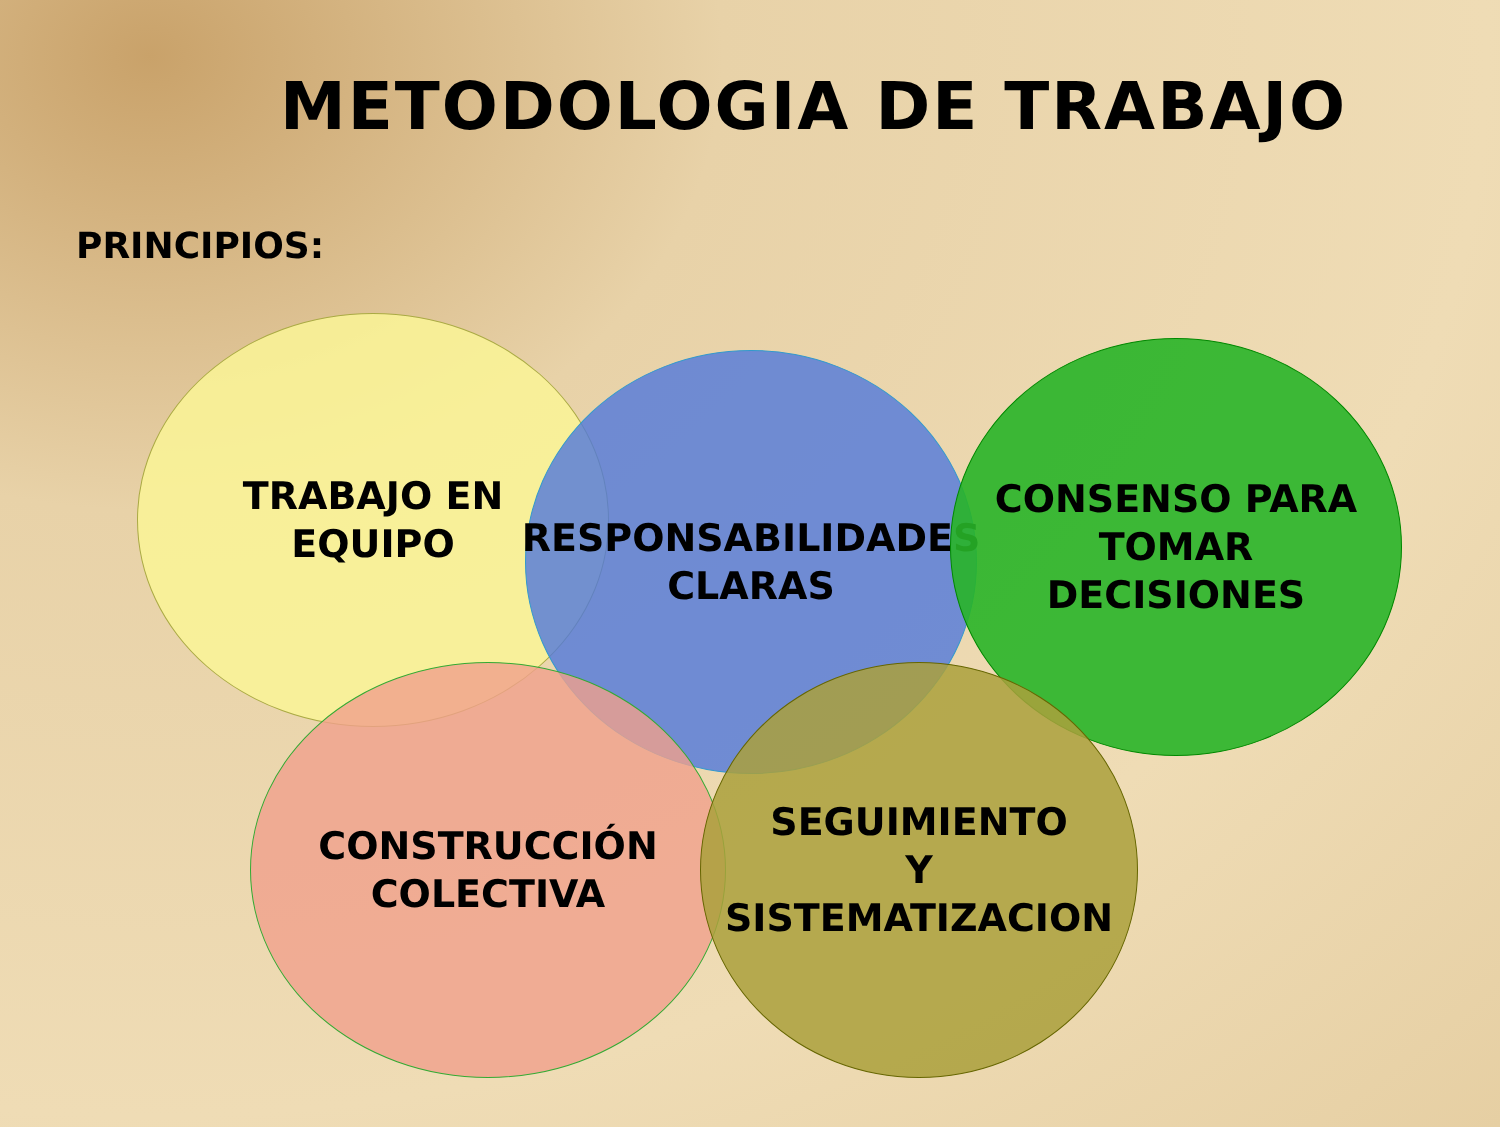METODOLOGIA DE TRABAJO
PRINCIPIOS:
TRABAJO EN
EQUIPO
RESPONSABILIDADES
CLARAS
CONSENSO PARA
TOMAR
DECISIONES
CONSTRUCCIÓN
COLECTIVA
SEGUIMIENTO
Y
SISTEMATIZACION